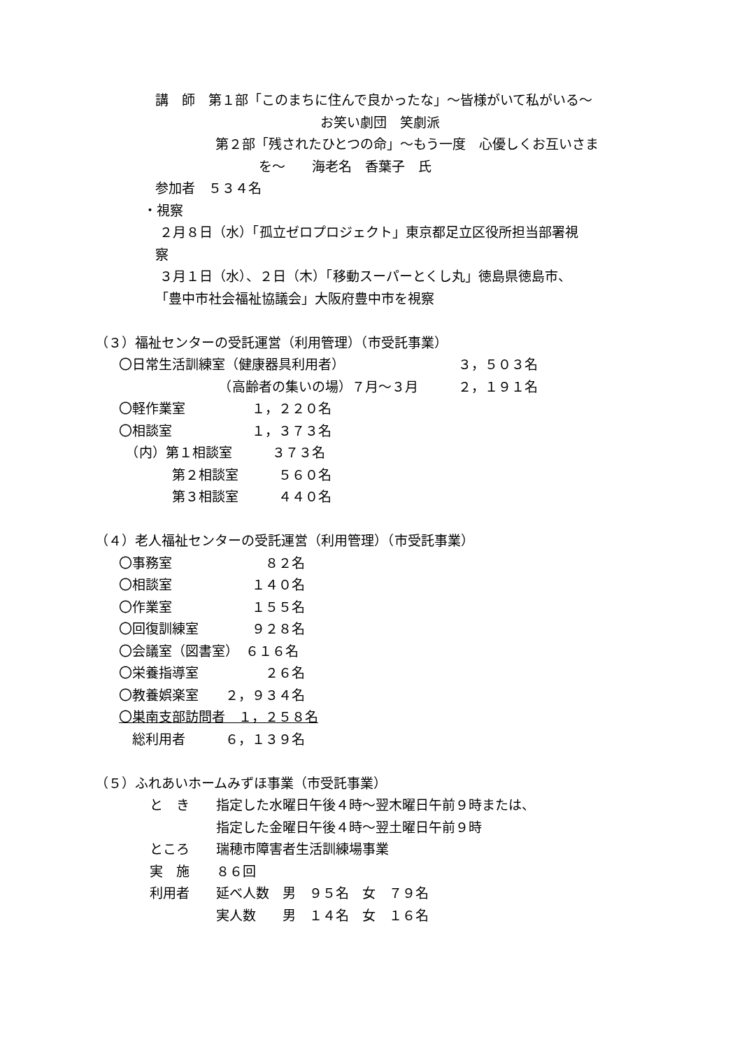講　師　第１部「このまちに住んで良かったな」～皆様がいて私がいる～
お笑い劇団　笑劇派
第２部「残されたひとつの命」～もう一度　心優しくお互いさま
を～　　海老名　香葉子　氏
参加者　５３４名
・視察
２月８日（水）「孤立ゼロプロジェクト」東京都足立区役所担当部署視
察
３月１日（水）、２日（木）「移動スーパーとくし丸」徳島県徳島市、
「豊中市社会福祉協議会」大阪府豊中市を視察
（３）福祉センターの受託運営（利用管理）（市受託事業）
〇日常生活訓練室（健康器具利用者）　　　　　　　　　３，５０３名
　　　　　　　　（高齢者の集いの場）７月～３月　　　２，１９１名
〇軽作業室　　　　　１，２２０名
〇相談室　　　　　　１，３７３名
　（内）第１相談室　　　３７３名
　　　　第２相談室　　　５６０名
　　　　第３相談室　　　４４０名
（４）老人福祉センターの受託運営（利用管理）（市受託事業）
〇事務室　　　　　　　８２名
〇相談室　　　　　　１４０名
〇作業室　　　　　　１５５名
〇回復訓練室　　　　９２８名
〇会議室（図書室）　６１６名
〇栄養指導室　　　　　２６名
〇教養娯楽室　　２，９３４名
〇巣南支部訪問者　１，２５８名
　総利用者　　　６，１３９名
（５）ふれあいホームみずほ事業（市受託事業）
と　き　　指定した水曜日午後４時～翌木曜日午前９時または、
　　　　　指定した金曜日午後４時～翌土曜日午前９時
ところ　　瑞穂市障害者生活訓練場事業
実　施　　８６回
利用者　　延べ人数　男　９５名　女　７９名
　　　　　実人数　　男　１４名　女　１６名